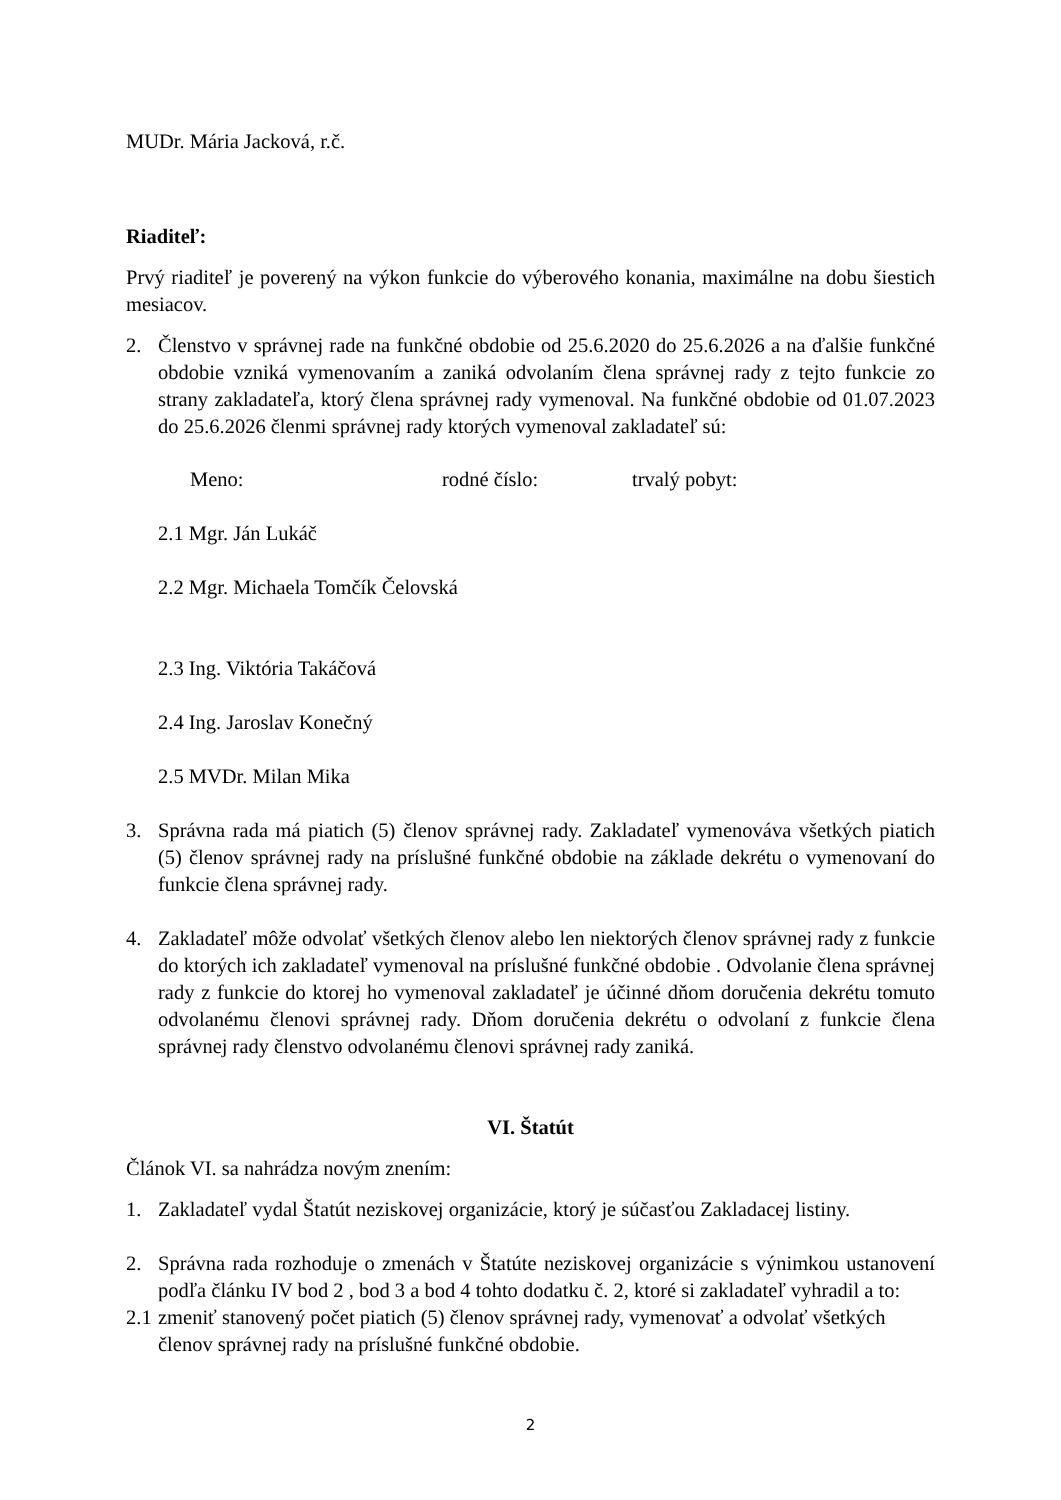MUDr. Mária Jacková, r.č.
Riaditeľ:
Prvý riaditeľ je poverený na výkon funkcie do výberového konania, maximálne na dobu šiestich mesiacov.
2. Členstvo v správnej rade na funkčné obdobie od 25.6.2020 do 25.6.2026 a na ďalšie funkčné obdobie vzniká vymenovaním a zaniká odvolaním člena správnej rady z tejto funkcie zo strany zakladateľa, ktorý člena správnej rady vymenoval. Na funkčné obdobie od 01.07.2023 do 25.6.2026 členmi správnej rady ktorých vymenoval zakladateľ sú:
Meno: rodné číslo: trvalý pobyt:
2.1 Mgr. Ján Lukáč
2.2 Mgr. Michaela Tomčík Čelovská
2.3 Ing. Viktória Takáčová
2.4 Ing. Jaroslav Konečný
2.5 MVDr. Milan Mika
3. Správna rada má piatich (5) členov správnej rady. Zakladateľ vymenováva všetkých piatich (5) členov správnej rady na príslušné funkčné obdobie na základe dekrétu o vymenovaní do funkcie člena správnej rady.
4. Zakladateľ môže odvolať všetkých členov alebo len niektorých členov správnej rady z funkcie do ktorých ich zakladateľ vymenoval na príslušné funkčné obdobie . Odvolanie člena správnej rady z funkcie do ktorej ho vymenoval zakladateľ je účinné dňom doručenia dekrétu tomuto odvolanému členovi správnej rady. Dňom doručenia dekrétu o odvolaní z funkcie člena správnej rady členstvo odvolanému členovi správnej rady zaniká.
VI. Štatút
Článok VI. sa nahrádza novým znením:
1. Zakladateľ vydal Štatút neziskovej organizácie, ktorý je súčasťou Zakladacej listiny.
2. Správna rada rozhoduje o zmenách v Štatúte neziskovej organizácie s výnimkou ustanovení podľa článku IV bod 2 , bod 3 a bod 4 tohto dodatku č. 2, ktoré si zakladateľ vyhradil a to:
2.1 zmeniť stanovený počet piatich (5) členov správnej rady, vymenovať a odvolať všetkých členov správnej rady na príslušné funkčné obdobie.
2